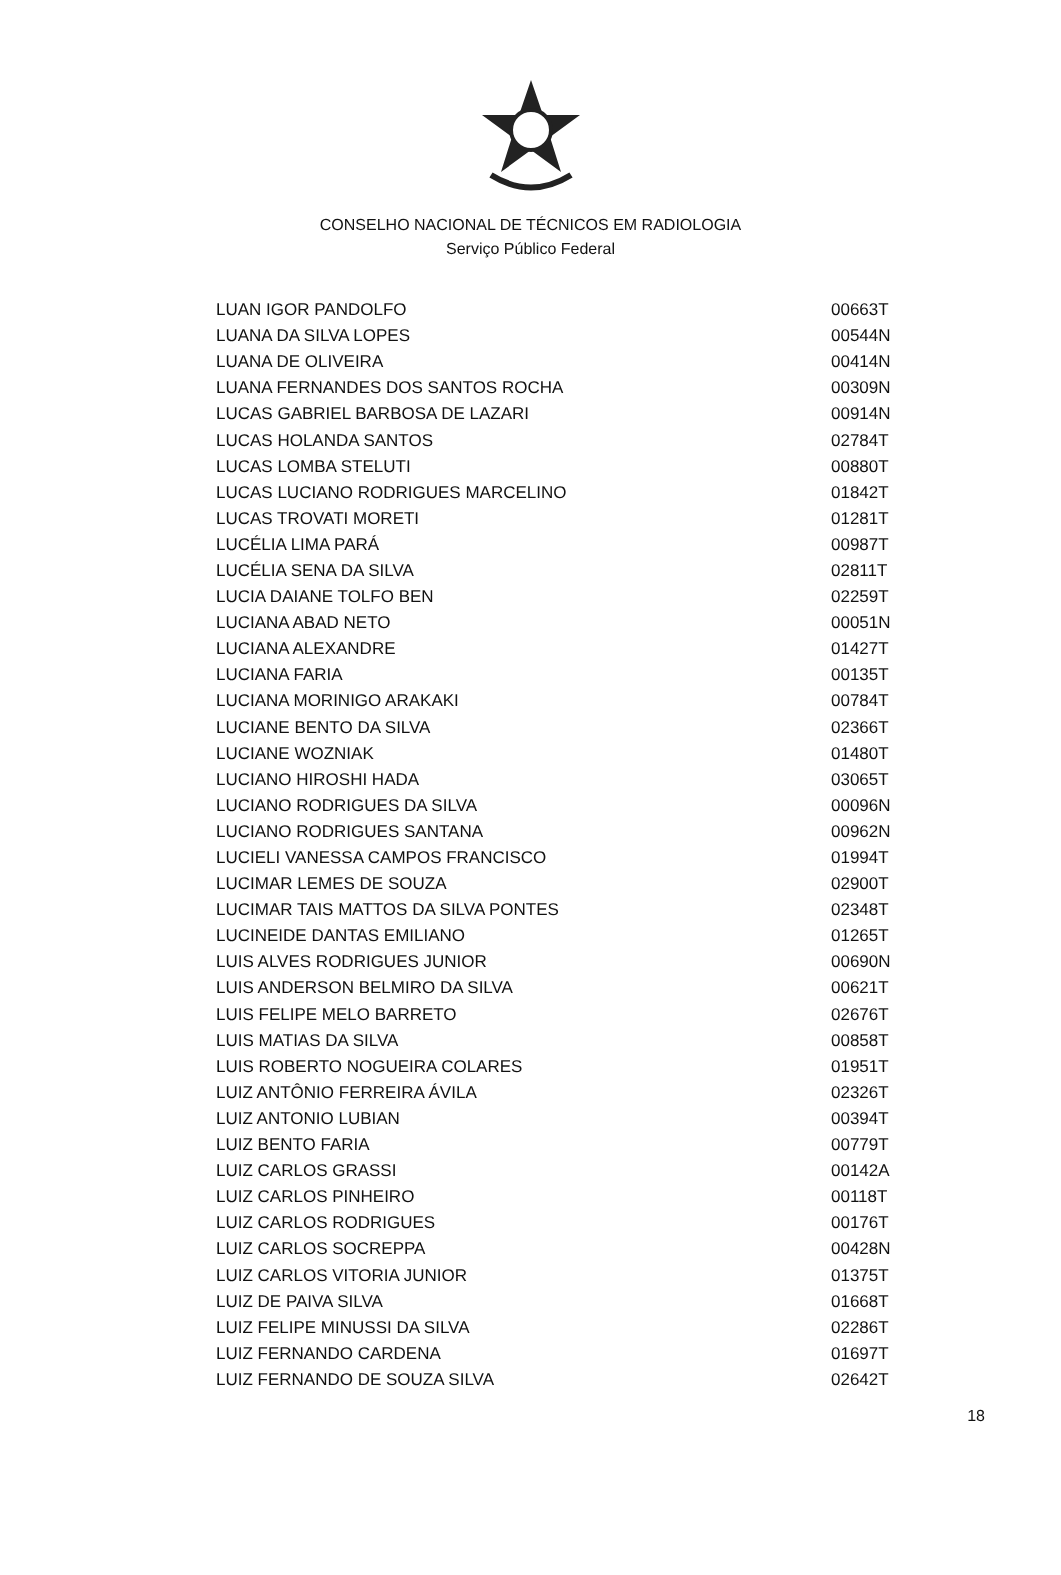CONSELHO NACIONAL DE TÉCNICOS EM RADIOLOGIA
Serviço Público Federal
| LUAN IGOR PANDOLFO | 00663T |
| LUANA DA SILVA LOPES | 00544N |
| LUANA DE OLIVEIRA | 00414N |
| LUANA FERNANDES DOS SANTOS ROCHA | 00309N |
| LUCAS GABRIEL BARBOSA DE LAZARI | 00914N |
| LUCAS HOLANDA SANTOS | 02784T |
| LUCAS LOMBA STELUTI | 00880T |
| LUCAS LUCIANO RODRIGUES MARCELINO | 01842T |
| LUCAS TROVATI MORETI | 01281T |
| LUCÉLIA LIMA PARÁ | 00987T |
| LUCÉLIA SENA DA SILVA | 02811T |
| LUCIA DAIANE TOLFO BEN | 02259T |
| LUCIANA ABAD NETO | 00051N |
| LUCIANA ALEXANDRE | 01427T |
| LUCIANA FARIA | 00135T |
| LUCIANA MORINIGO ARAKAKI | 00784T |
| LUCIANE BENTO DA SILVA | 02366T |
| LUCIANE WOZNIAK | 01480T |
| LUCIANO HIROSHI HADA | 03065T |
| LUCIANO RODRIGUES DA SILVA | 00096N |
| LUCIANO RODRIGUES SANTANA | 00962N |
| LUCIELI VANESSA CAMPOS FRANCISCO | 01994T |
| LUCIMAR LEMES DE SOUZA | 02900T |
| LUCIMAR TAIS MATTOS DA SILVA PONTES | 02348T |
| LUCINEIDE DANTAS EMILIANO | 01265T |
| LUIS ALVES RODRIGUES JUNIOR | 00690N |
| LUIS ANDERSON BELMIRO DA SILVA | 00621T |
| LUIS FELIPE MELO BARRETO | 02676T |
| LUIS MATIAS DA SILVA | 00858T |
| LUIS ROBERTO NOGUEIRA COLARES | 01951T |
| LUIZ ANTÔNIO FERREIRA ÁVILA | 02326T |
| LUIZ ANTONIO LUBIAN | 00394T |
| LUIZ BENTO FARIA | 00779T |
| LUIZ CARLOS GRASSI | 00142A |
| LUIZ CARLOS PINHEIRO | 00118T |
| LUIZ CARLOS RODRIGUES | 00176T |
| LUIZ CARLOS SOCREPPA | 00428N |
| LUIZ CARLOS VITORIA JUNIOR | 01375T |
| LUIZ DE PAIVA SILVA | 01668T |
| LUIZ FELIPE MINUSSI DA SILVA | 02286T |
| LUIZ FERNANDO CARDENA | 01697T |
| LUIZ FERNANDO DE SOUZA SILVA | 02642T |
18